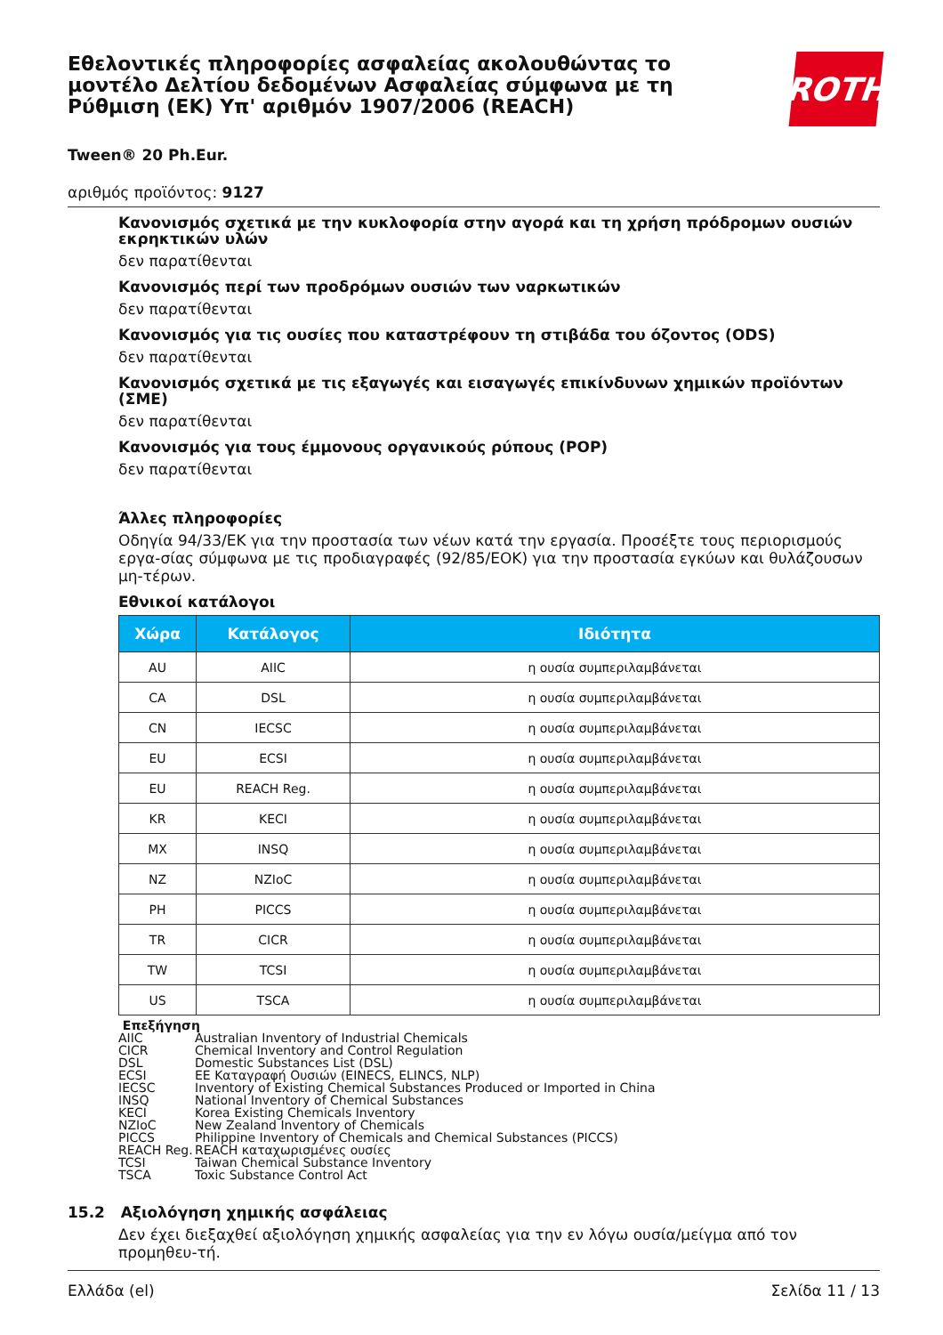Εθελοντικές πληροφορίες ασφαλείας ακολουθώντας το μοντέλο Δελτίου δεδομένων Ασφαλείας σύμφωνα με τη Ρύθμιση (ΕΚ) Υπ' αριθμόν 1907/2006 (REACH)
ROTH
Tween® 20 Ph.Eur.
αριθμός προϊόντος: 9127
Κανονισμός σχετικά με την κυκλοφορία στην αγορά και τη χρήση πρόδρομων ουσιών εκρηκτικών υλών
δεν παρατίθενται
Κανονισμός περί των προδρόμων ουσιών των ναρκωτικών
δεν παρατίθενται
Κανονισμός για τις ουσίες που καταστρέφουν τη στιβάδα του όζοντος (ODS)
δεν παρατίθενται
Κανονισμός σχετικά με τις εξαγωγές και εισαγωγές επικίνδυνων χημικών προϊόντων (ΣΜΕ)
δεν παρατίθενται
Κανονισμός για τους έμμονους οργανικούς ρύπους (POP)
δεν παρατίθενται
Άλλες πληροφορίες
Οδηγία 94/33/ΕΚ για την προστασία των νέων κατά την εργασία. Προσέξτε τους περιορισμούς εργα-σίας σύμφωνα με τις προδιαγραφές (92/85/ΕΟΚ) για την προστασία εγκύων και θυλάζουσων μη-τέρων.
Εθνικοί κατάλογοι
| Χώρα | Κατάλογος | Ιδιότητα |
| --- | --- | --- |
| AU | AIIC | η ουσία συμπεριλαμβάνεται |
| CA | DSL | η ουσία συμπεριλαμβάνεται |
| CN | IECSC | η ουσία συμπεριλαμβάνεται |
| EU | ECSI | η ουσία συμπεριλαμβάνεται |
| EU | REACH Reg. | η ουσία συμπεριλαμβάνεται |
| KR | KECI | η ουσία συμπεριλαμβάνεται |
| MX | INSQ | η ουσία συμπεριλαμβάνεται |
| NZ | NZIoC | η ουσία συμπεριλαμβάνεται |
| PH | PICCS | η ουσία συμπεριλαμβάνεται |
| TR | CICR | η ουσία συμπεριλαμβάνεται |
| TW | TCSI | η ουσία συμπεριλαμβάνεται |
| US | TSCA | η ουσία συμπεριλαμβάνεται |
Επεξήγηση
AIIC Australian Inventory of Industrial Chemicals
CICR Chemical Inventory and Control Regulation
DSL Domestic Substances List (DSL)
ECSI ΕΕ Καταγραφή Ουσιών (EINECS, ELINCS, NLP)
IECSC Inventory of Existing Chemical Substances Produced or Imported in China
INSQ National Inventory of Chemical Substances
KECI Korea Existing Chemicals Inventory
NZIoC New Zealand Inventory of Chemicals
PICCS Philippine Inventory of Chemicals and Chemical Substances (PICCS)
REACH Reg. REACH καταχωρισμένες ουσίες
TCSI Taiwan Chemical Substance Inventory
TSCA Toxic Substance Control Act
15.2 Αξιολόγηση χημικής ασφάλειας
Δεν έχει διεξαχθεί αξιολόγηση χημικής ασφαλείας για την εν λόγω ουσία/μείγμα από τον προμηθευ-τή.
Ελλάδα (el) Σελίδα 11 / 13